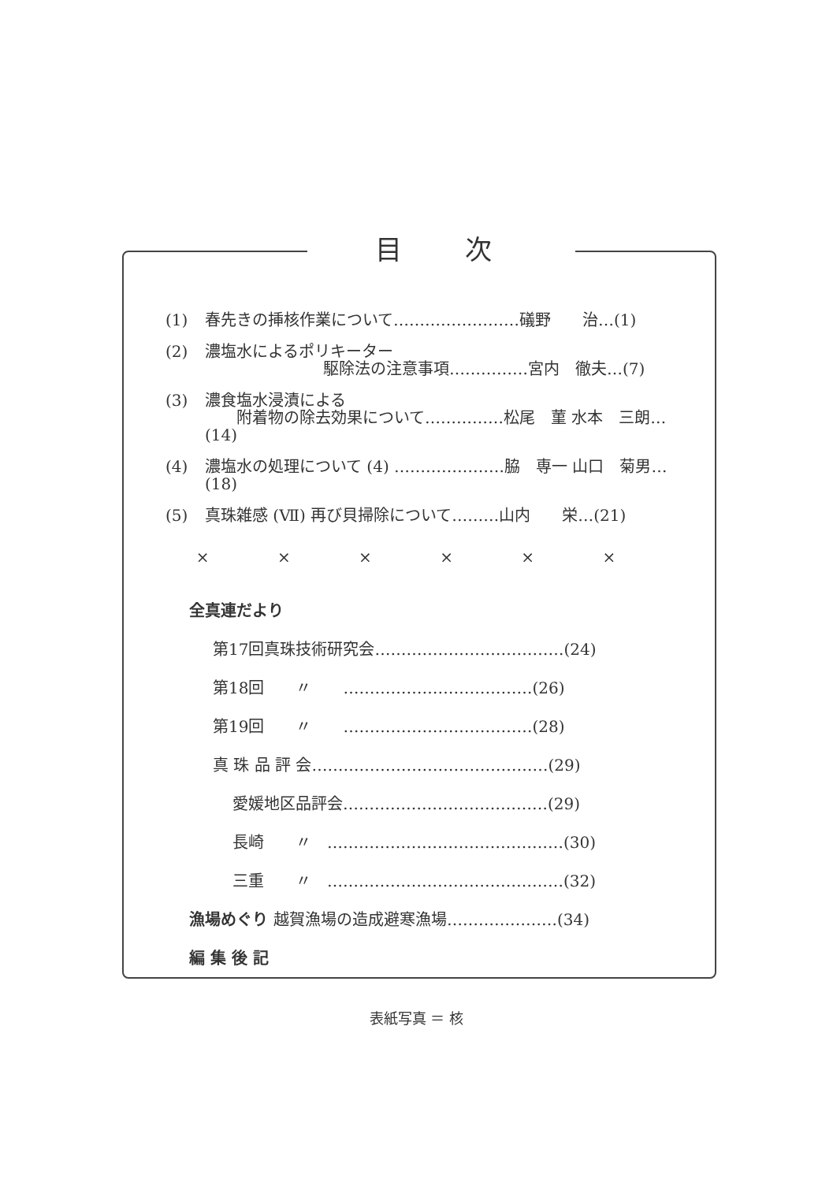目次
(1) 春先きの挿核作業について……………………礒野　　治…(1)
(2) 濃塩水によるポリキーター
駆除法の注意事項……………宮内　徹夫…(7)
(3) 濃食塩水浸漬による
　　附着物の除去効果について……………松尾　菫 水本　三朗…(14)
(4) 濃塩水の処理について (4) …………………脇　専一 山口　菊男…(18)
(5) 真珠雑感 (Ⅶ) 再び貝掃除について………山内　　栄…(21)
× × × × × ×
全真連だより
第17回真珠技術研究会………………………………(24)
第18回　　〃　　………………………………(26)
第19回　　〃　　………………………………(28)
真 珠 品 評 会………………………………………(29)
愛媛地区品評会…………………………………(29)
長崎　　〃　………………………………………(30)
三重　　〃　………………………………………(32)
漁場めぐり 越賀漁場の造成避寒漁場…………………(34)
編 集 後 記
表紙写真 ＝ 核